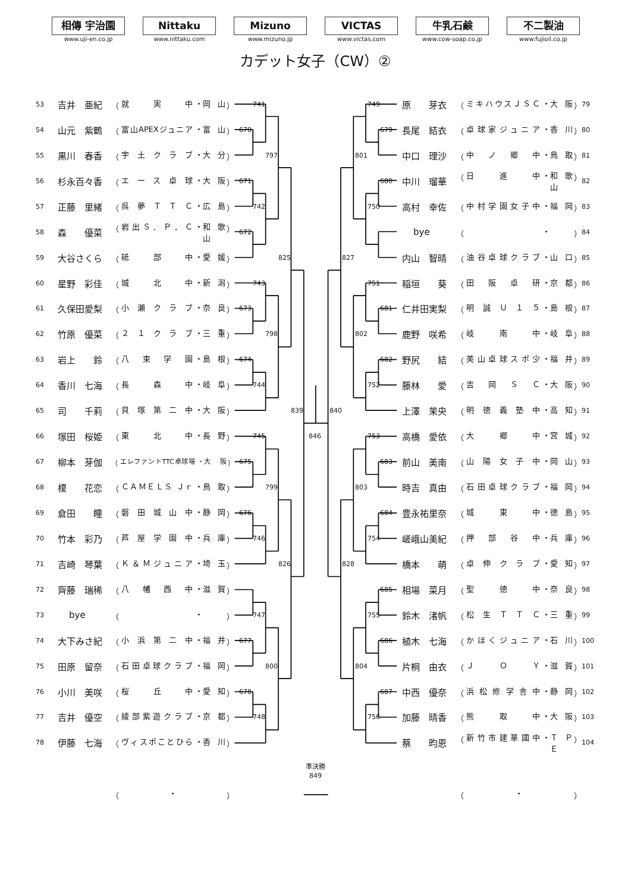相傳 宇治園
www.uji-en.co.jp
Nittaku
www.nittaku.com
Mizuno
www.mizuno.jp
VICTAS
www.victas.com
牛乳石鹸
www.cow-soap.co.jp
不二製油
www.fujioil.co.jp
カデット女子（CW）②
53
吉井　亜紀
（ 就　実　中 ・ 岡山 ）
54
山元　紫鶴
（ 富山APEXジュニア ・ 富山 ）
55
黒川　春香
（ 宇土クラブ ・ 大分 ）
56
杉永百々香
（ エース卓球 ・ 大阪 ）
57
正藤　里緒
（ 呉夢ＴＴＣ ・ 広島 ）
58
森　　優菜
（ 岩出Ｓ．Ｐ．Ｃ ・ 和歌山 ）
59
大谷さくら
（ 砥　部　中 ・ 愛媛 ）
60
星野　彩佳
（ 城　北　中 ・ 新潟 ）
61
久保田愛梨
（ 小瀬クラブ ・ 奈良 ）
62
竹原　優菜
（ ２１クラブ ・ 三重 ）
63
岩上　　鈴
（ 八束学園 ・ 島根 ）
64
香川　七海
（ 長　森　中 ・ 岐阜 ）
65
司　　千莉
（ 貝塚第二中 ・ 大阪 ）
66
塚田　桜姫
（ 東　北　中 ・ 長野 ）
67
柳本　芽伽
（ エレファントTTC卓球場 ・ 大阪 ）
68
榎　　花恋
（ ＣＡＭＥＬＳ Ｊｒ ・ 鳥取 ）
69
倉田　　瞳
（ 磐田城山中 ・ 静岡 ）
70
竹本　彩乃
（ 芦屋学園中 ・ 兵庫 ）
71
吉崎　琴葉
（ Ｋ＆Ｍジュニア ・ 埼玉 ）
72
齊藤　瑞稀
（ 八幡西中 ・ 滋賀 ）
73
bye
（ ・ ）
74
大下みさ紀
（ 小浜第二中 ・ 福井 ）
75
田原　留奈
（ 石田卓球クラブ ・ 福岡 ）
76
小川　美咲
（ 桜　丘　中 ・ 愛知 ）
77
吉井　優空
（ 綾部紫遊クラブ ・ 京都 ）
78
伊藤　七海
（ ヴィスポことひら ・ 香川 ）
741
670
797
671
742
672
825
743
673
798
674
744
839
745
675
799
676
746
826
747
677
800
678
748
846
840
749
679
801
680
750
827
751
681
802
682
752
753
683
803
684
754
828
685
755
686
804
687
756
原　　芽衣
（ ミキハウスＪＳＣ ・ 大阪 ）
79
長尾　結衣
（ 卓球家ジュニア ・ 香川 ）
80
中口　理沙
（ 中ノ郷中 ・ 鳥取 ）
81
中川　瑠華
（ 日　進　中 ・ 和歌山 ）
82
高村　幸佐
（ 中村学園女子中 ・ 福岡 ）
83
bye
（ ・ ）
84
内山　智晴
（ 油谷卓球クラブ ・ 山口 ）
85
稲垣　　葵
（ 田阪卓研 ・ 京都 ）
86
仁井田実梨
（ 明誠Ｕ１５ ・ 島根 ）
87
鹿野　咲希
（ 岐　南　中 ・ 岐阜 ）
88
野尻　　結
（ 美山卓球スポ少 ・ 福井 ）
89
藤林　　愛
（ 吉岡ＳＣ ・ 大阪 ）
90
上澤　茉央
（ 明徳義塾中 ・ 高知 ）
91
高橋　愛依
（ 大　郷　中 ・ 宮城 ）
92
前山　美南
（ 山陽女子中 ・ 岡山 ）
93
時吉　真由
（ 石田卓球クラブ ・ 福岡 ）
94
豊永祐里奈
（ 城　東　中 ・ 徳島 ）
95
嵯峨山美紀
（ 押部谷中 ・ 兵庫 ）
96
橋本　　萌
（ 卓伸クラブ ・ 愛知 ）
97
相場　菜月
（ 聖　徳　中 ・ 奈良 ）
98
鈴木　渚帆
（ 松生ＴＴＣ ・ 三重 ）
99
植木　七海
（ かほくジュニア ・ 石川 ）
100
片桐　由衣
（ ＪＯＹ ・ 滋賀 ）
101
中西　優奈
（ 浜松修学舎中 ・ 静岡 ）
102
加藤　晴香
（ 熊　取　中 ・ 大阪 ）
103
蔡　　昀恩
（ 新竹市建華國中 ・ ＴＰＥ ）
104
準決勝
849
（ ・ ） （ ・ ）